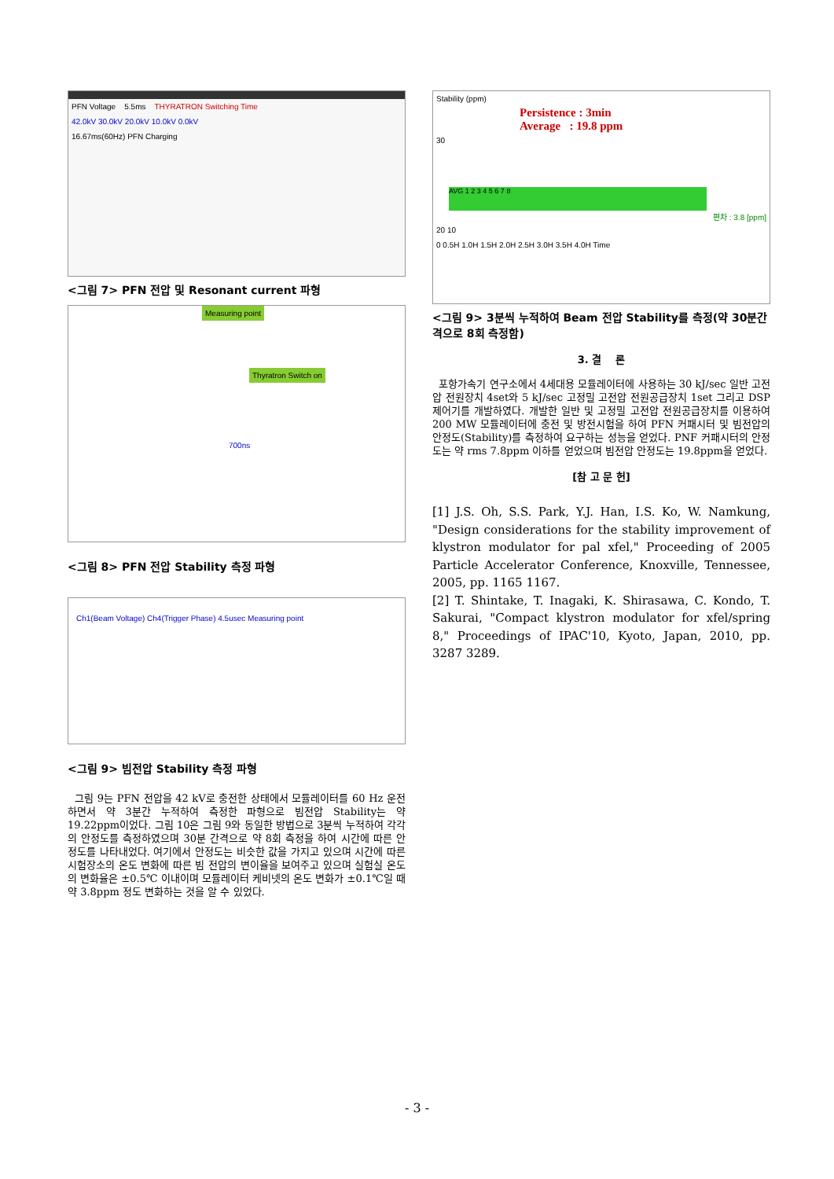PFN Voltage 5.5ms THYRATRON Switching Time
42.0kV 30.0kV 20.0kV 10.0kV 0.0kV
16.67ms(60Hz) PFN Charging
<그림 7> PFN 전압 및 Resonant current 파형
Measuring point
Thyratron Switch on
700ns
<그림 8> PFN 전압 Stability 측정 파형
Ch1(Beam Voltage) Ch4(Trigger Phase) 4.5usec Measuring point
<그림 9> 빔전압 Stability 측정 파형
그림 9는 PFN 전압을 42 kV로 충전한 상태에서 모듈레이터를 60 Hz 운전하면서 약 3분간 누적하여 측정한 파형으로 빔전압 Stability는 약 19.22ppm이었다. 그림 10은 그림 9와 동일한 방법으로 3분씩 누적하여 각각의 안정도를 측정하였으며 30분 간격으로 약 8회 측정을 하여 시간에 따른 안정도를 나타내었다. 여기에서 안정도는 비슷한 값을 가지고 있으며 시간에 따른 시험장소의 온도 변화에 따른 빔 전압의 변이율을 보여주고 있으며 실험실 온도의 변화율은 ±0.5℃ 이내이며 모듈레이터 케비넷의 온도 변화가 ±0.1℃일 때 약 3.8ppm 정도 변화하는 것을 알 수 있었다.
Stability (ppm)
Persistence : 3min
Average : 19.8 ppm
30
AVG 1 2 3 4 5 6 7 8
편차 : 3.8 [ppm]
20 10
0 0.5H 1.0H 1.5H 2.0H 2.5H 3.0H 3.5H 4.0H Time
<그림 9> 3분씩 누적하여 Beam 전압 Stability를 측정(약 30분간격으로 8회 측정함)
3. 결 론
포항가속기 연구소에서 4세대용 모듈레이터에 사용하는 30 kJ/sec 일반 고전압 전원장치 4set와 5 kJ/sec 고정밀 고전압 전원공급장치 1set 그리고 DSP 제어기를 개발하였다. 개발한 일반 및 고정밀 고전압 전원공급장치를 이용하여 200 MW 모듈레이터에 충전 및 방전시험을 하여 PFN 커패시터 및 빔전압의 안정도(Stability)를 측정하여 요구하는 성능을 얻었다. PNF 커패시터의 안정도는 약 rms 7.8ppm 이하를 얻었으며 빔전압 안정도는 19.8ppm을 얻었다.
[참 고 문 헌]
[1] J.S. Oh, S.S. Park, Y.J. Han, I.S. Ko, W. Namkung, "Design considerations for the stability improvement of klystron modulator for pal xfel," Proceeding of 2005 Particle Accelerator Conference, Knoxville, Tennessee, 2005, pp. 1165 1167.
[2] T. Shintake, T. Inagaki, K. Shirasawa, C. Kondo, T. Sakurai, "Compact klystron modulator for xfel/spring 8," Proceedings of IPAC'10, Kyoto, Japan, 2010, pp. 3287 3289.
- 3 -